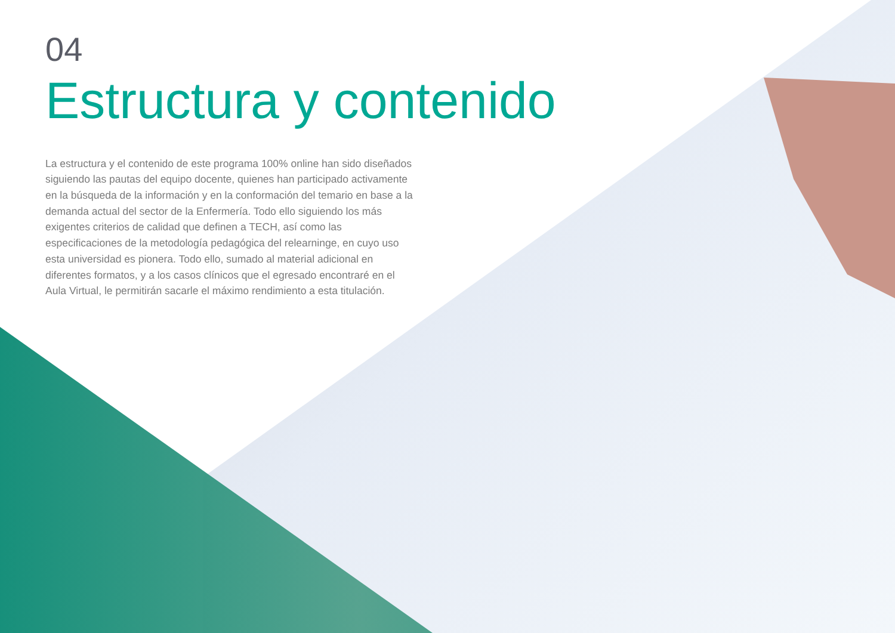04
Estructura y contenido
La estructura y el contenido de este programa 100% online han sido diseñados siguiendo las pautas del equipo docente, quienes han participado activamente en la búsqueda de la información y en la conformación del temario en base a la demanda actual del sector de la Enfermería. Todo ello siguiendo los más exigentes criterios de calidad que definen a TECH, así como las especificaciones de la metodología pedagógica del relearninge, en cuyo uso esta universidad es pionera. Todo ello, sumado al material adicional en diferentes formatos, y a los casos clínicos que el egresado encontraré en el Aula Virtual, le permitirán sacarle el máximo rendimiento a esta titulación.